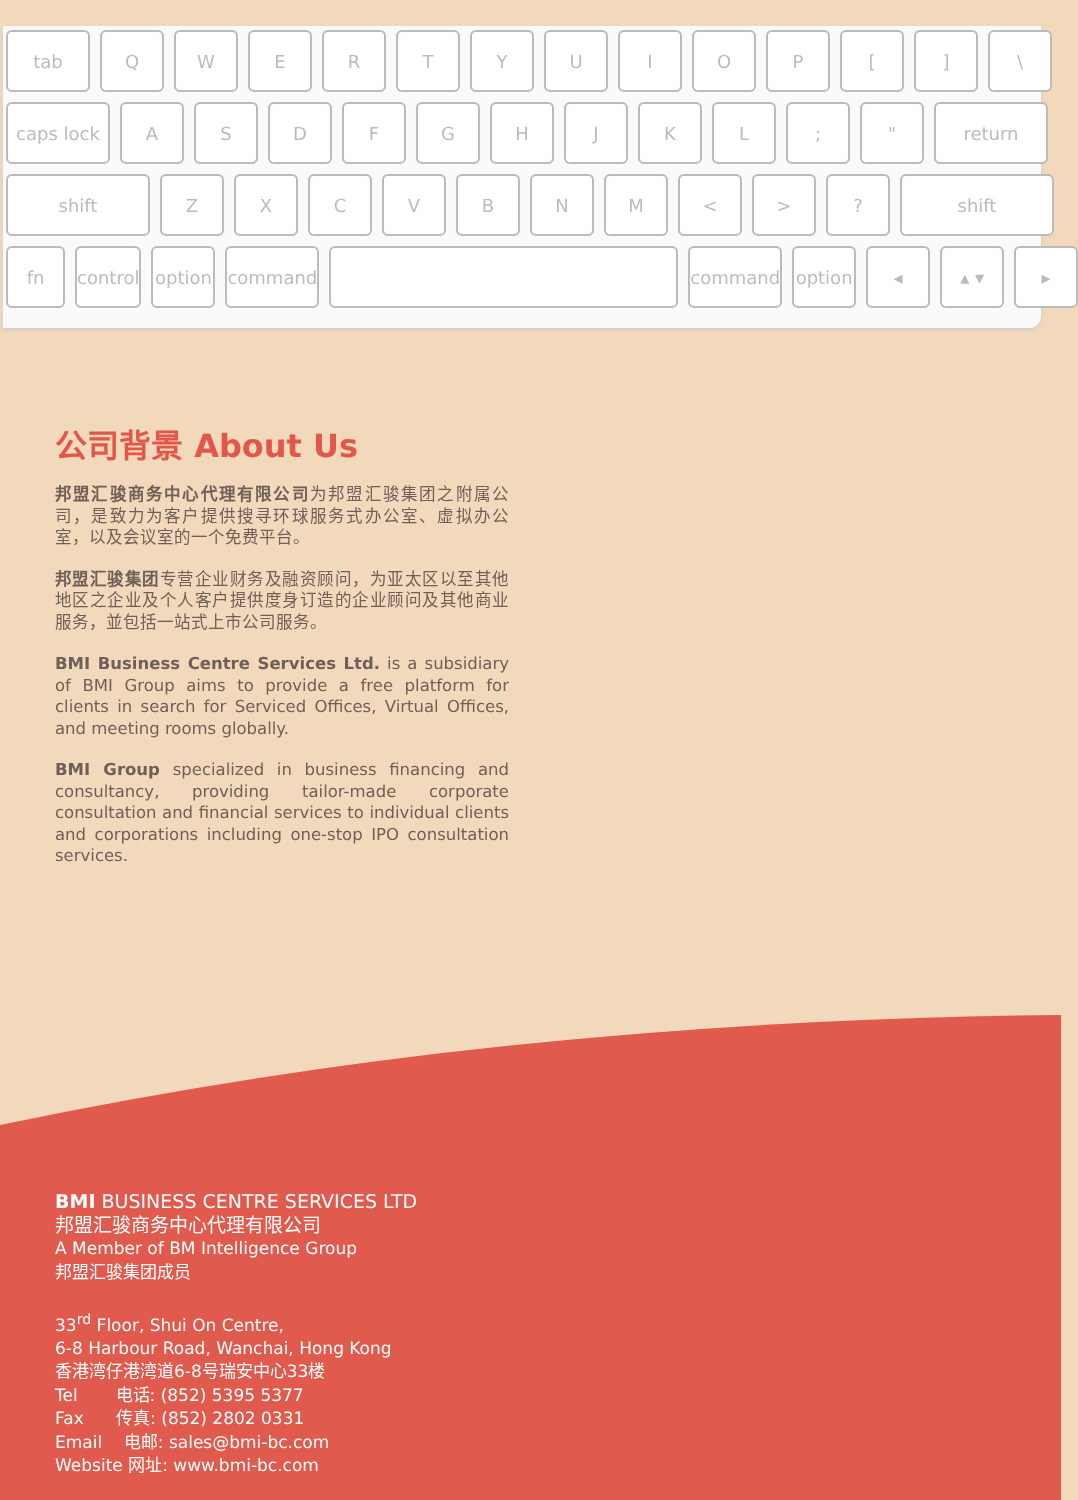tab Q W E R T Y U I O P [ ] \
caps lock A S D F G H J K L ; " return
shift Z X C V B N M < > ? shift
fn control option command command option ◂ ▴ ▾ ▸
公司背景 About Us
邦盟汇骏商务中心代理有限公司为邦盟汇骏集团之附属公司，是致力为客户提供搜寻环球服务式办公室、虚拟办公室，以及会议室的一个免费平台。
邦盟汇骏集团专营企业财务及融资顾问，为亚太区以至其他地区之企业及个人客户提供度身订造的企业顾问及其他商业服务，並包括一站式上市公司服务。
BMI Business Centre Services Ltd. is a subsidiary of BMI Group aims to provide a free platform for clients in search for Serviced Offices, Virtual Offices, and meeting rooms globally.
BMI Group specialized in business financing and consultancy, providing tailor-made corporate consultation and financial services to individual clients and corporations including one-stop IPO consultation services.
BMI BUSINESS CENTRE SERVICES LTD
邦盟汇骏商务中心代理有限公司
A Member of BM Intelligence Group
邦盟汇骏集团成员
33<sup>rd</sup> Floor, Shui On Centre,
6-8 Harbour Road, Wanchai, Hong Kong
香港湾仔港湾道6-8号瑞安中心33楼
Tel 电话: (852) 5395 5377
Fax 传真: (852) 2802 0331
Email 电邮: sales@bmi-bc.com
Website 网址: www.bmi-bc.com